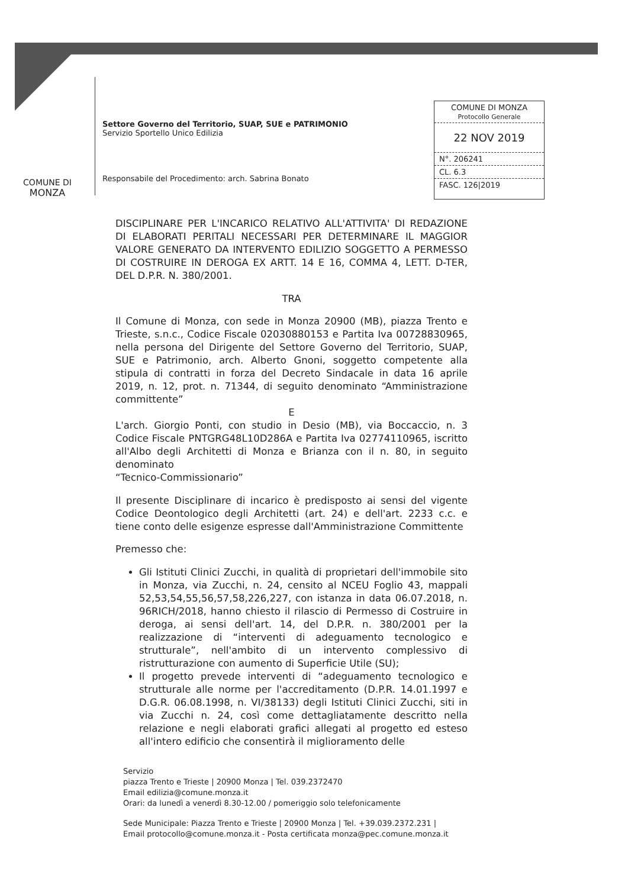COMUNE DI
MONZA
Settore Governo del Territorio, SUAP, SUE e PATRIMONIO
Servizio Sportello Unico Edilizia
Responsabile del Procedimento: arch. Sabrina Bonato
COMUNE DI MONZA
Protocollo Generale
22 NOV 2019
N°. 206241
CL. 6.3
FASC. 126|2019
DISCIPLINARE PER L'INCARICO RELATIVO ALL'ATTIVITA' DI REDAZIONE DI ELABORATI PERITALI NECESSARI PER DETERMINARE IL MAGGIOR VALORE GENERATO DA INTERVENTO EDILIZIO SOGGETTO A PERMESSO DI COSTRUIRE IN DEROGA EX ARTT. 14 E 16, COMMA 4, LETT. D-TER, DEL D.P.R. N. 380/2001.
TRA
Il Comune di Monza, con sede in Monza 20900 (MB), piazza Trento e Trieste, s.n.c., Codice Fiscale 02030880153 e Partita Iva 00728830965, nella persona del Dirigente del Settore Governo del Territorio, SUAP, SUE e Patrimonio, arch. Alberto Gnoni, soggetto competente alla stipula di contratti in forza del Decreto Sindacale in data 16 aprile 2019, n. 12, prot. n. 71344, di seguito denominato “Amministrazione committente”
E
L'arch. Giorgio Ponti, con studio in Desio (MB), via Boccaccio, n. 3 Codice Fiscale PNTGRG48L10D286A e Partita Iva 02774110965, iscritto all'Albo degli Architetti di Monza e Brianza con il n. 80, in seguito denominato
“Tecnico-Commissionario”
Il presente Disciplinare di incarico è predisposto ai sensi del vigente Codice Deontologico degli Architetti (art. 24) e dell'art. 2233 c.c. e tiene conto delle esigenze espresse dall'Amministrazione Committente
Premesso che:
Gli Istituti Clinici Zucchi, in qualità di proprietari dell'immobile sito in Monza, via Zucchi, n. 24, censito al NCEU Foglio 43, mappali 52,53,54,55,56,57,58,226,227, con istanza in data 06.07.2018, n. 96RICH/2018, hanno chiesto il rilascio di Permesso di Costruire in deroga, ai sensi dell'art. 14, del D.P.R. n. 380/2001 per la realizzazione di “interventi di adeguamento tecnologico e strutturale”, nell'ambito di un intervento complessivo di ristrutturazione con aumento di Superficie Utile (SU);
Il progetto prevede interventi di “adeguamento tecnologico e strutturale alle norme per l'accreditamento (D.P.R. 14.01.1997 e D.G.R. 06.08.1998, n. VI/38133) degli Istituti Clinici Zucchi, siti in via Zucchi n. 24, così come dettagliatamente descritto nella relazione e negli elaborati grafici allegati al progetto ed esteso all'intero edificio che consentirà il miglioramento delle
Servizio
piazza Trento e Trieste | 20900 Monza | Tel. 039.2372470
Email edilizia@comune.monza.it
Orari: da lunedì a venerdì 8.30-12.00 / pomeriggio solo telefonicamente
Sede Municipale: Piazza Trento e Trieste | 20900 Monza | Tel. +39.039.2372.231 |
Email protocollo@comune.monza.it - Posta certificata monza@pec.comune.monza.it